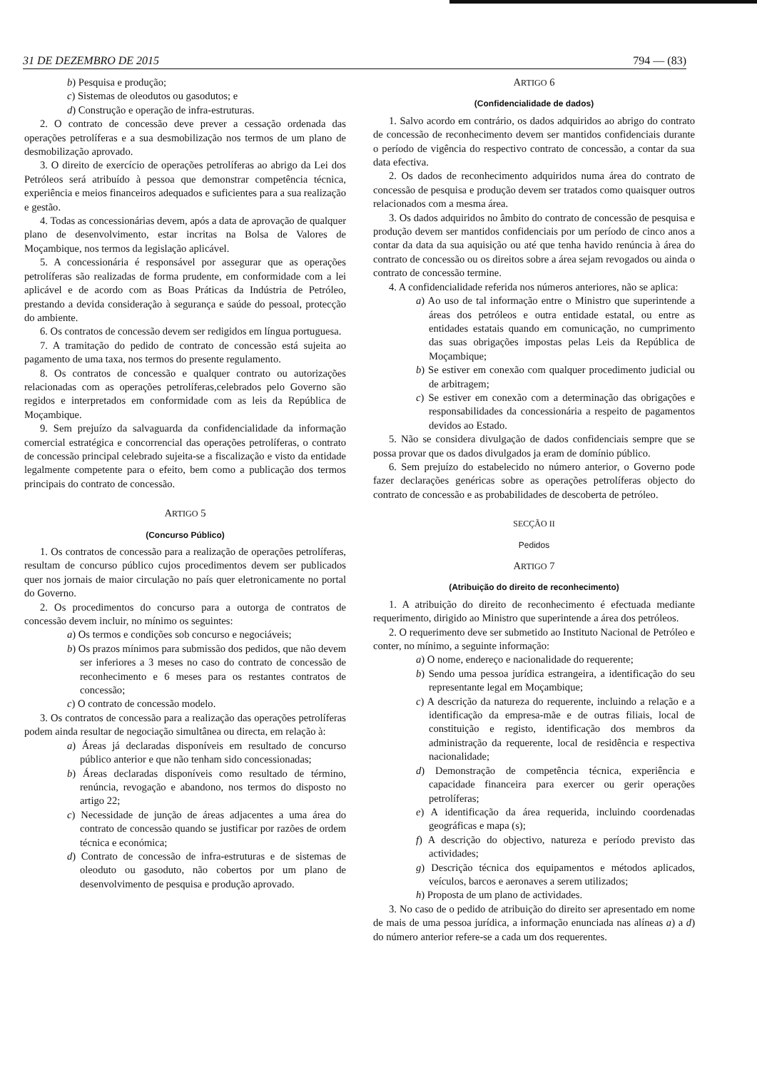31 DE DEZEMBRO DE 2015 794 — (83)
b) Pesquisa e produção;
c) Sistemas de oleodutos ou gasodutos; e
d) Construção e operação de infra-estruturas.
2. O contrato de concessão deve prever a cessação ordenada das operações petrolíferas e a sua desmobilização nos termos de um plano de desmobilização aprovado.
3. O direito de exercício de operações petrolíferas ao abrigo da Lei dos Petróleos será atribuído à pessoa que demonstrar competência técnica, experiência e meios financeiros adequados e suficientes para a sua realização e gestão.
4. Todas as concessionárias devem, após a data de aprovação de qualquer plano de desenvolvimento, estar incritas na Bolsa de Valores de Moçambique, nos termos da legislação aplicável.
5. A concessionária é responsável por assegurar que as operações petrolíferas são realizadas de forma prudente, em conformidade com a lei aplicável e de acordo com as Boas Práticas da Indústria de Petróleo, prestando a devida consideração à segurança e saúde do pessoal, protecção do ambiente.
6. Os contratos de concessão devem ser redigidos em língua portuguesa.
7. A tramitação do pedido de contrato de concessão está sujeita ao pagamento de uma taxa, nos termos do presente regulamento.
8. Os contratos de concessão e qualquer contrato ou autorizações relacionadas com as operações petrolíferas,celebrados pelo Governo são regidos e interpretados em conformidade com as leis da República de Moçambique.
9. Sem prejuízo da salvaguarda da confidencialidade da informação comercial estratégica e concorrencial das operações petrolíferas, o contrato de concessão principal celebrado sujeita-se a fiscalização e visto da entidade legalmente competente para o efeito, bem como a publicação dos termos principais do contrato de concessão.
ARTIGO 5
(Concurso Público)
1. Os contratos de concessão para a realização de operações petrolíferas, resultam de concurso público cujos procedimentos devem ser publicados quer nos jornais de maior circulação no país quer eletronicamente no portal do Governo.
2. Os procedimentos do concurso para a outorga de contratos de concessão devem incluir, no mínimo os seguintes:
a) Os termos e condições sob concurso e negociáveis;
b) Os prazos mínimos para submissão dos pedidos, que não devem ser inferiores a 3 meses no caso do contrato de concessão de reconhecimento e 6 meses para os restantes contratos de concessão;
c) O contrato de concessão modelo.
3. Os contratos de concessão para a realização das operações petrolíferas podem ainda resultar de negociação simultânea ou directa, em relação à:
a) Áreas já declaradas disponíveis em resultado de concurso público anterior e que não tenham sido concessionadas;
b) Áreas declaradas disponíveis como resultado de término, renúncia, revogação e abandono, nos termos do disposto no artigo 22;
c) Necessidade de junção de áreas adjacentes a uma área do contrato de concessão quando se justificar por razões de ordem técnica e económica;
d) Contrato de concessão de infra-estruturas e de sistemas de oleoduto ou gasoduto, não cobertos por um plano de desenvolvimento de pesquisa e produção aprovado.
ARTIGO 6
(Confidencialidade de dados)
1. Salvo acordo em contrário, os dados adquiridos ao abrigo do contrato de concessão de reconhecimento devem ser mantidos confidenciais durante o período de vigência do respectivo contrato de concessão, a contar da sua data efectiva.
2. Os dados de reconhecimento adquiridos numa área do contrato de concessão de pesquisa e produção devem ser tratados como quaisquer outros relacionados com a mesma área.
3. Os dados adquiridos no âmbito do contrato de concessão de pesquisa e produção devem ser mantidos confidenciais por um período de cinco anos a contar da data da sua aquisição ou até que tenha havido renúncia à área do contrato de concessão ou os direitos sobre a área sejam revogados ou ainda o contrato de concessão termine.
4. A confidencialidade referida nos números anteriores, não se aplica:
a) Ao uso de tal informação entre o Ministro que superintende a áreas dos petróleos e outra entidade estatal, ou entre as entidades estatais quando em comunicação, no cumprimento das suas obrigações impostas pelas Leis da República de Moçambique;
b) Se estiver em conexão com qualquer procedimento judicial ou de arbitragem;
c) Se estiver em conexão com a determinação das obrigações e responsabilidades da concessionária a respeito de pagamentos devidos ao Estado.
5. Não se considera divulgação de dados confidenciais sempre que se possa provar que os dados divulgados ja eram de domínio público.
6. Sem prejuízo do estabelecido no número anterior, o Governo pode fazer declarações genéricas sobre as operações petrolíferas objecto do contrato de concessão e as probabilidades de descoberta de petróleo.
SECÇÃO II
Pedidos
ARTIGO 7
(Atribuição do direito de reconhecimento)
1. A atribuição do direito de reconhecimento é efectuada mediante requerimento, dirigido ao Ministro que superintende a área dos petróleos.
2. O requerimento deve ser submetido ao Instituto Nacional de Petróleo e conter, no mínimo, a seguinte informação:
a) O nome, endereço e nacionalidade do requerente;
b) Sendo uma pessoa jurídica estrangeira, a identificação do seu representante legal em Moçambique;
c) A descrição da natureza do requerente, incluindo a relação e a identificação da empresa-mãe e de outras filiais, local de constituição e registo, identificação dos membros da administração da requerente, local de residência e respectiva nacionalidade;
d) Demonstração de competência técnica, experiência e capacidade financeira para exercer ou gerir operações petrolíferas;
e) A identificação da área requerida, incluindo coordenadas geográficas e mapa (s);
f) A descrição do objectivo, natureza e período previsto das actividades;
g) Descrição técnica dos equipamentos e métodos aplicados, veículos, barcos e aeronaves a serem utilizados;
h) Proposta de um plano de actividades.
3. No caso de o pedido de atribuição do direito ser apresentado em nome de mais de uma pessoa jurídica, a informação enunciada nas alíneas a) a d) do número anterior refere-se a cada um dos requerentes.